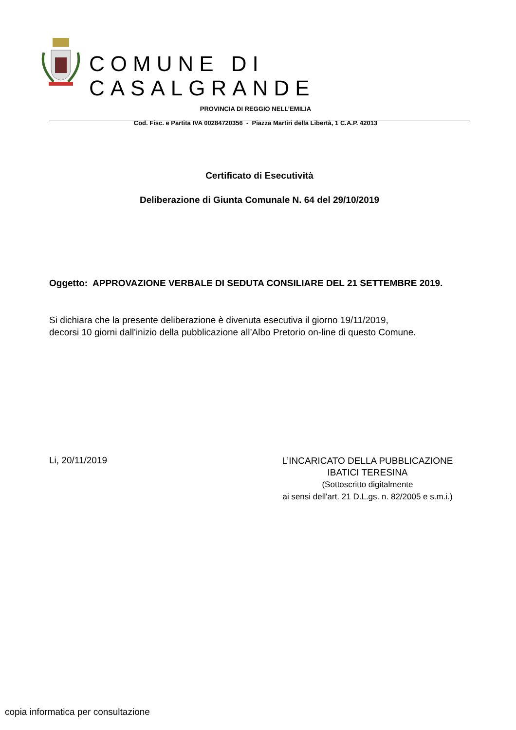COMUNE DI CASALGRANDE
PROVINCIA DI REGGIO NELL’EMILIA
Cod. Fisc. e Partita IVA 00284720356 - Piazza Martiri della Libertà, 1 C.A.P. 42013
Certificato di Esecutività
Deliberazione di Giunta Comunale N. 64 del 29/10/2019
Oggetto: APPROVAZIONE VERBALE DI SEDUTA CONSILIARE DEL 21 SETTEMBRE 2019.
Si dichiara che la presente deliberazione è divenuta esecutiva il giorno 19/11/2019,
decorsi 10 giorni dall'inizio della pubblicazione all’Albo Pretorio on-line di questo Comune.
Li, 20/11/2019
L’INCARICATO DELLA PUBBLICAZIONE
IBATICI TERESINA
(Sottoscritto digitalmente
ai sensi dell'art. 21 D.L.gs. n. 82/2005 e s.m.i.)
copia informatica per consultazione